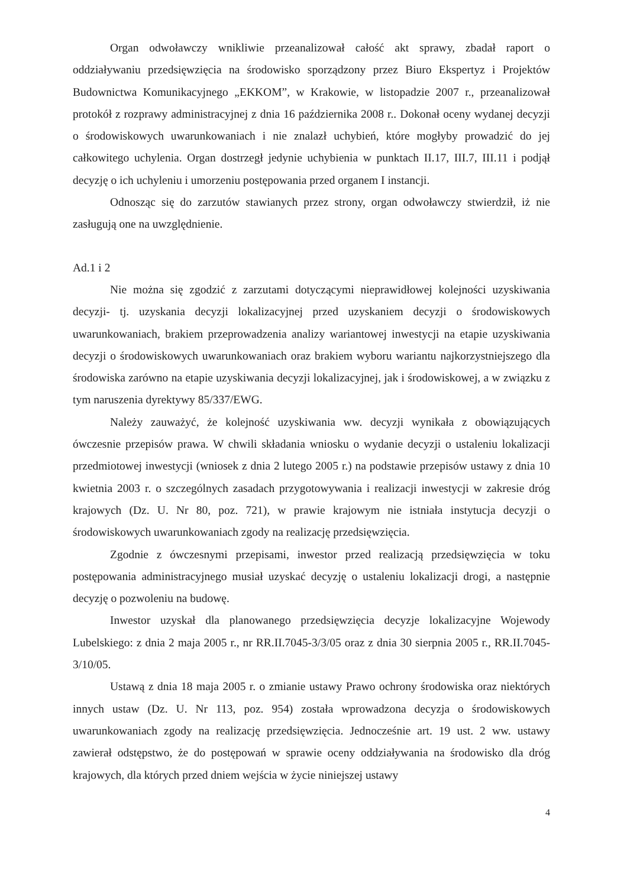Organ odwoławczy wnikliwie przeanalizował całość akt sprawy, zbadał raport o oddziaływaniu przedsięwzięcia na środowisko sporządzony przez Biuro Ekspertyz i Projektów Budownictwa Komunikacyjnego „EKKOM”, w Krakowie, w listopadzie 2007 r., przeanalizował protokół z rozprawy administracyjnej z dnia 16 października 2008 r.. Dokonał oceny wydanej decyzji o środowiskowych uwarunkowaniach i nie znalazł uchybień, które mogłyby prowadzić do jej całkowitego uchylenia. Organ dostrzegł jedynie uchybienia w punktach II.17, III.7, III.11 i podjął decyzję o ich uchyleniu i umorzeniu postępowania przed organem I instancji.
Odnosząc się do zarzutów stawianych przez strony, organ odwoławczy stwierdził, iż nie zasługują one na uwzględnienie.
Ad.1 i 2
Nie można się zgodzić z zarzutami dotyczącymi nieprawidłowej kolejności uzyskiwania decyzji- tj. uzyskania decyzji lokalizacyjnej przed uzyskaniem decyzji o środowiskowych uwarunkowaniach, brakiem przeprowadzenia analizy wariantowej inwestycji na etapie uzyskiwania decyzji o środowiskowych uwarunkowaniach oraz brakiem wyboru wariantu najkorzystniejszego dla środowiska zarówno na etapie uzyskiwania decyzji lokalizacyjnej, jak i środowiskowej, a w związku z tym naruszenia dyrektywy 85/337/EWG.
Należy zauważyć, że kolejność uzyskiwania ww. decyzji wynikała z obowiązujących ówczesnie przepisów prawa. W chwili składania wniosku o wydanie decyzji o ustaleniu lokalizacji przedmiotowej inwestycji (wniosek z dnia 2 lutego 2005 r.) na podstawie przepisów ustawy z dnia 10 kwietnia 2003 r. o szczególnych zasadach przygotowywania i realizacji inwestycji w zakresie dróg krajowych (Dz. U. Nr 80, poz. 721), w prawie krajowym nie istniała instytucja decyzji o środowiskowych uwarunkowaniach zgody na realizację przedsięwzięcia.
Zgodnie z ówczesnymi przepisami, inwestor przed realizacją przedsięwzięcia w toku postępowania administracyjnego musiał uzyskać decyzję o ustaleniu lokalizacji drogi, a następnie decyzję o pozwoleniu na budowę.
Inwestor uzyskał dla planowanego przedsięwzięcia decyzje lokalizacyjne Wojewody Lubelskiego: z dnia 2 maja 2005 r., nr RR.II.7045-3/3/05 oraz z dnia 30 sierpnia 2005 r., RR.II.7045-3/10/05.
Ustawą z dnia 18 maja 2005 r. o zmianie ustawy Prawo ochrony środowiska oraz niektórych innych ustaw (Dz. U. Nr 113, poz. 954) została wprowadzona decyzja o środowiskowych uwarunkowaniach zgody na realizację przedsięwzięcia. Jednocześnie art. 19 ust. 2 ww. ustawy zawierał odstępstwo, że do postępowań w sprawie oceny oddziaływania na środowisko dla dróg krajowych, dla których przed dniem wejścia w życie niniejszej ustawy
4